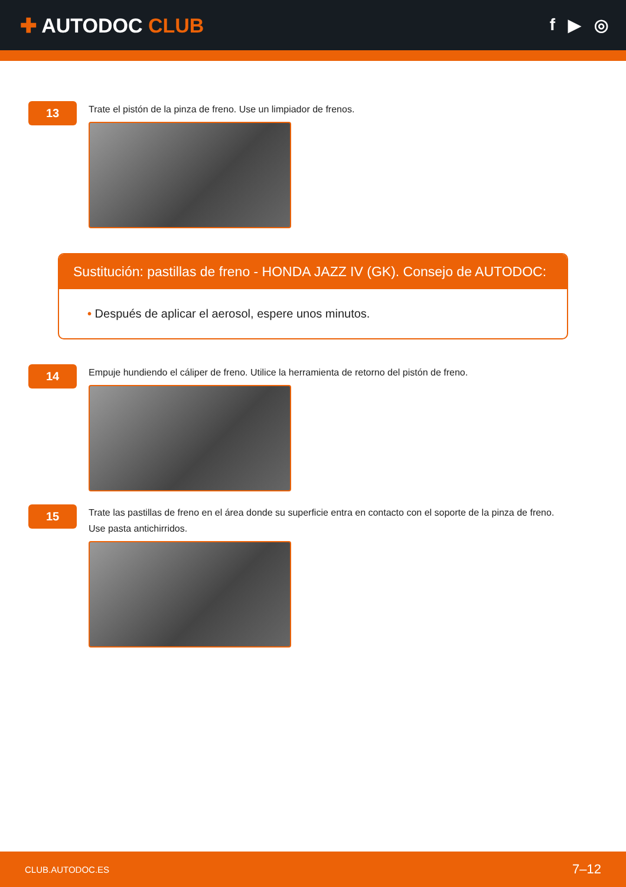✚ AUTODOC CLUB
f ▶ ◎
13
Trate el pistón de la pinza de freno. Use un limpiador de frenos.
Sustitución: pastillas de freno - HONDA JAZZ IV (GK). Consejo de AUTODOC:
• Después de aplicar el aerosol, espere unos minutos.
14
Empuje hundiendo el cáliper de freno. Utilice la herramienta de retorno del pistón de freno.
15
Trate las pastillas de freno en el área donde su superficie entra en contacto con el soporte de la pinza de freno.
Use pasta antichirridos.
CLUB.AUTODOC.ES 7–12